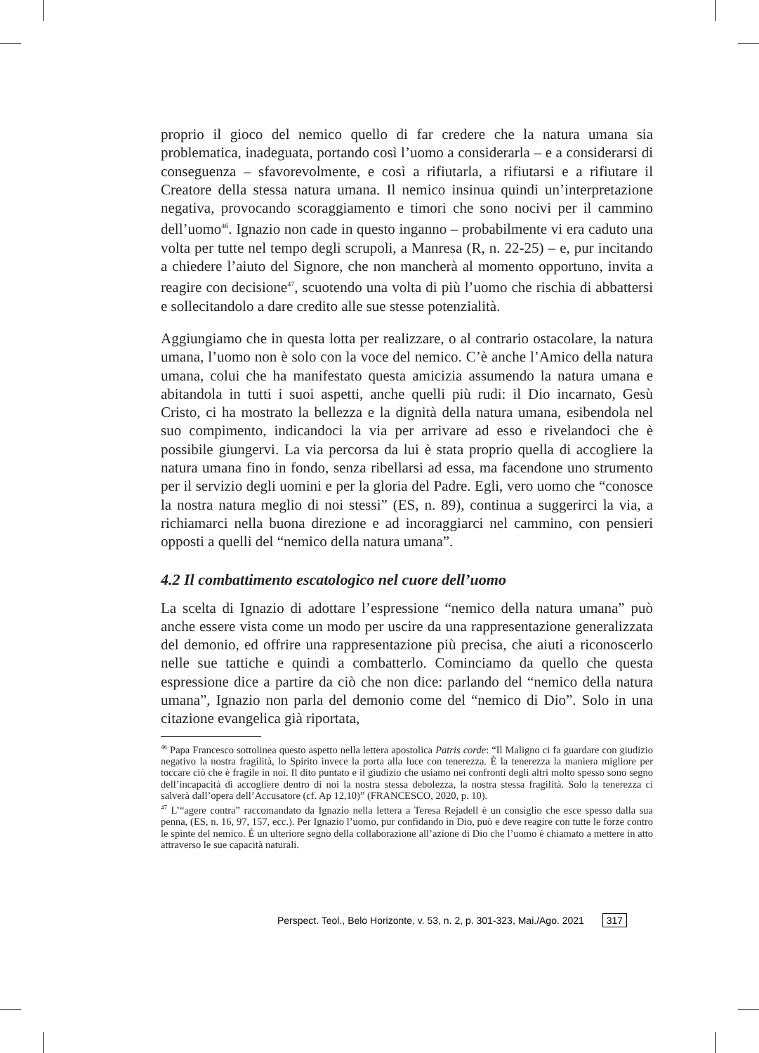proprio il gioco del nemico quello di far credere che la natura umana sia problematica, inadeguata, portando così l’uomo a considerarla – e a considerarsi di conseguenza – sfavorevolmente, e così a rifiutarla, a rifiutarsi e a rifiutare il Creatore della stessa natura umana. Il nemico insinua quindi un’interpretazione negativa, provocando scoraggiamento e timori che sono nocivi per il cammino dell’uomo<sup>46</sup>. Ignazio non cade in questo inganno – probabilmente vi era caduto una volta per tutte nel tempo degli scrupoli, a Manresa (R, n. 22-25) – e, pur incitando a chiedere l’aiuto del Signore, che non mancherà al momento opportuno, invita a reagire con decisione<sup>47</sup>, scuotendo una volta di più l’uomo che rischia di abbattersi e sollecitandolo a dare credito alle sue stesse potenzialità.
Aggiungiamo che in questa lotta per realizzare, o al contrario ostacolare, la natura umana, l’uomo non è solo con la voce del nemico. C’è anche l’Amico della natura umana, colui che ha manifestato questa amicizia assumendo la natura umana e abitandola in tutti i suoi aspetti, anche quelli più rudi: il Dio incarnato, Gesù Cristo, ci ha mostrato la bellezza e la dignità della natura umana, esibendola nel suo compimento, indicandoci la via per arrivare ad esso e rivelandoci che è possibile giungervi. La via percorsa da lui è stata proprio quella di accogliere la natura umana fino in fondo, senza ribellarsi ad essa, ma facendone uno strumento per il servizio degli uomini e per la gloria del Padre. Egli, vero uomo che “conosce la nostra natura meglio di noi stessi” (ES, n. 89), continua a suggerirci la via, a richiamarci nella buona direzione e ad incoraggiarci nel cammino, con pensieri opposti a quelli del “nemico della natura umana”.
4.2 Il combattimento escatologico nel cuore dell’uomo
La scelta di Ignazio di adottare l’espressione “nemico della natura umana” può anche essere vista come un modo per uscire da una rappresentazione generalizzata del demonio, ed offrire una rappresentazione più precisa, che aiuti a riconoscerlo nelle sue tattiche e quindi a combatterlo. Cominciamo da quello che questa espressione dice a partire da ciò che non dice: parlando del “nemico della natura umana”, Ignazio non parla del demonio come del “nemico di Dio”. Solo in una citazione evangelica già riportata,
<sup>46</sup> Papa Francesco sottolinea questo aspetto nella lettera apostolica Patris corde: “Il Maligno ci fa guardare con giudizio negativo la nostra fragilità, lo Spirito invece la porta alla luce con tenerezza. È la tenerezza la maniera migliore per toccare ciò che è fragile in noi. Il dito puntato e il giudizio che usiamo nei confronti degli altri molto spesso sono segno dell’incapacità di accogliere dentro di noi la nostra stessa debolezza, la nostra stessa fragilità. Solo la tenerezza ci salverà dall’opera dell’Accusatore (cf. Ap 12,10)” (FRANCESCO, 2020, p. 10).
<sup>47</sup> L’“agere contra” raccomandato da Ignazio nella lettera a Teresa Rejadell è un consiglio che esce spesso dalla sua penna, (ES, n. 16, 97, 157, ecc.). Per Ignazio l’uomo, pur confidando in Dio, può e deve reagire con tutte le forze contro le spinte del nemico. È un ulteriore segno della collaborazione all’azione di Dio che l’uomo è chiamato a mettere in atto attraverso le sue capacità naturali.
Perspect. Teol., Belo Horizonte, v. 53, n. 2, p. 301-323, Mai./Ago. 2021 317